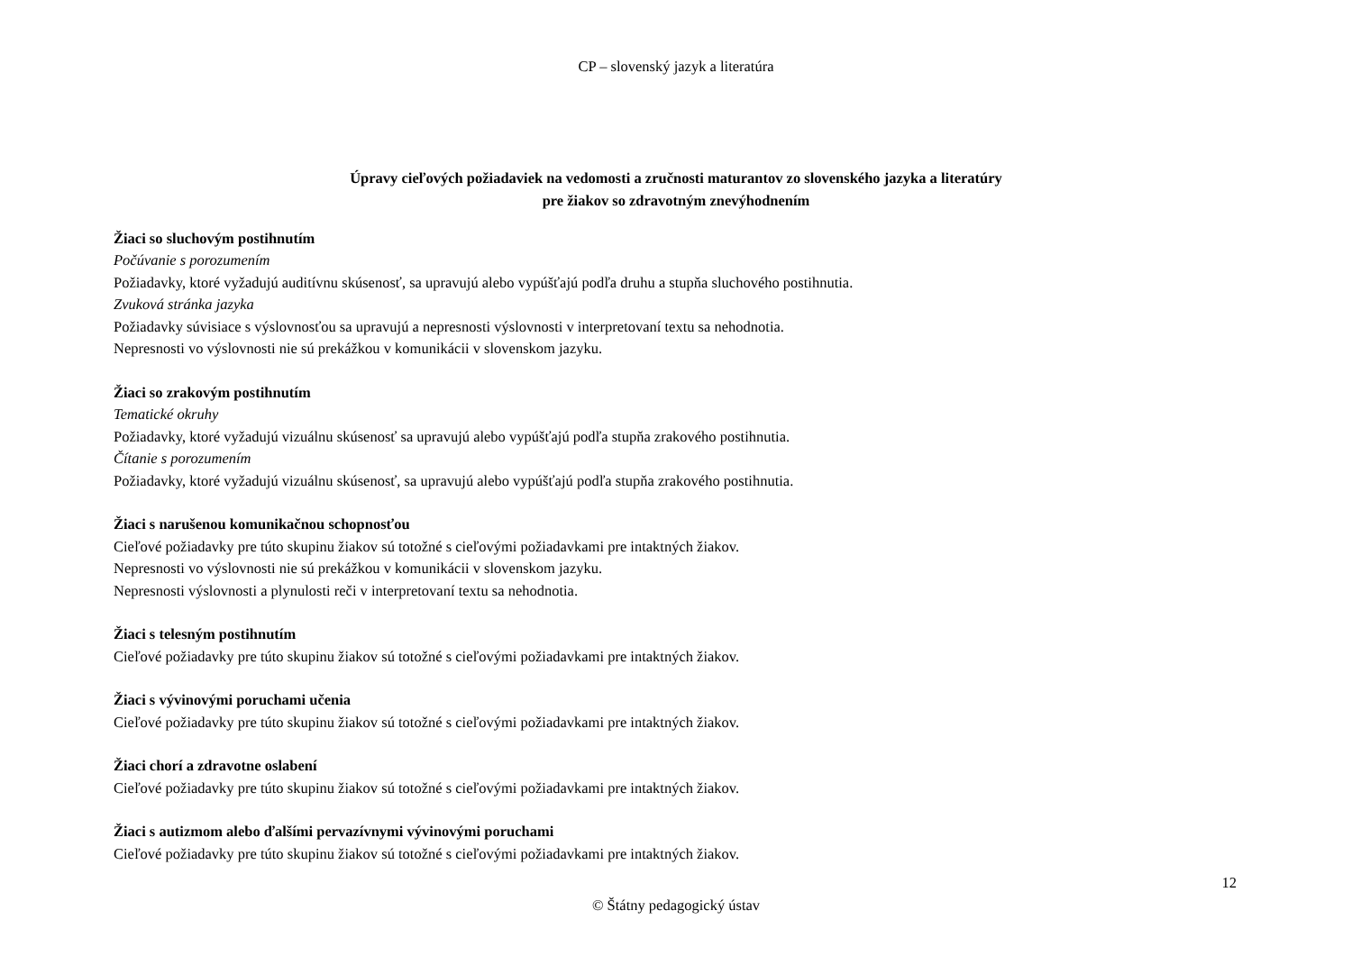CP – slovenský jazyk a literatúra
Úpravy cieľových požiadaviek na vedomosti a zručnosti maturantov zo slovenského jazyka a literatúry
pre žiakov so zdravotným znevýhodnením
Žiaci so sluchovým postihnutím
Počúvanie s porozumením
Požiadavky, ktoré vyžadujú auditívnu skúsenosť, sa upravujú alebo vypúšťajú podľa druhu a stupňa sluchového postihnutia.
Zvuková stránka jazyka
Požiadavky súvisiace s výslovnosťou sa upravujú a nepresnosti výslovnosti v interpretovaní textu sa nehodnotia.
Nepresnosti vo výslovnosti nie sú prekážkou v komunikácii v slovenskom jazyku.
Žiaci so zrakovým postihnutím
Tematické okruhy
Požiadavky, ktoré vyžadujú vizuálnu skúsenosť sa upravujú alebo vypúšťajú podľa stupňa zrakového postihnutia.
Čítanie s porozumením
Požiadavky, ktoré vyžadujú vizuálnu skúsenosť, sa upravujú alebo vypúšťajú podľa stupňa zrakového postihnutia.
Žiaci s narušenou komunikačnou schopnosťou
Cieľové požiadavky pre túto skupinu žiakov sú totožné s cieľovými požiadavkami pre intaktných žiakov.
Nepresnosti vo výslovnosti nie sú prekážkou v komunikácii v slovenskom jazyku.
Nepresnosti výslovnosti a plynulosti reči v interpretovaní textu sa nehodnotia.
Žiaci s telesným postihnutím
Cieľové požiadavky pre túto skupinu žiakov sú totožné s cieľovými požiadavkami pre intaktných žiakov.
Žiaci s vývinovými poruchami učenia
Cieľové požiadavky pre túto skupinu žiakov sú totožné s cieľovými požiadavkami pre intaktných žiakov.
Žiaci chorí a zdravotne oslabení
Cieľové požiadavky pre túto skupinu žiakov sú totožné s cieľovými požiadavkami pre intaktných žiakov.
Žiaci s autizmom alebo ďalšími pervazívnymi vývinovými poruchami
Cieľové požiadavky pre túto skupinu žiakov sú totožné s cieľovými požiadavkami pre intaktných žiakov.
12
© Štátny pedagogický ústav